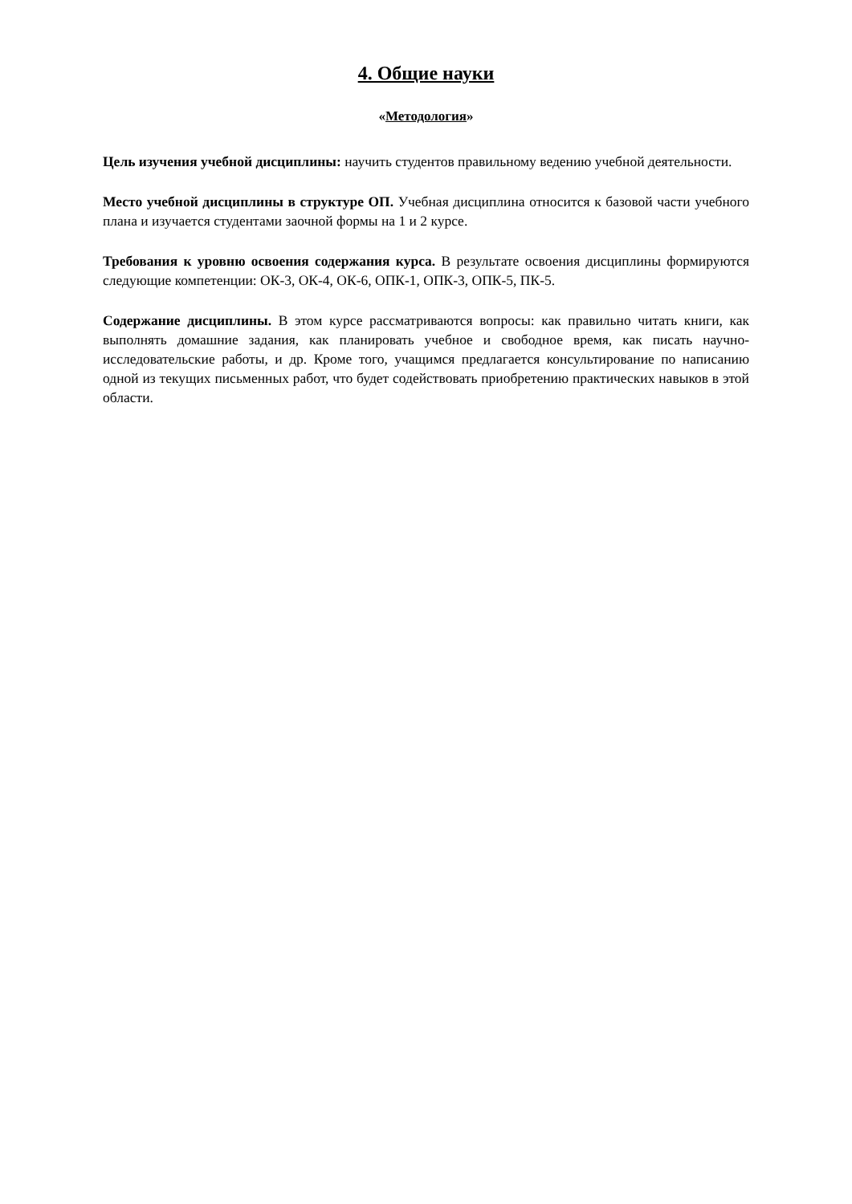4. Общие науки
«Методология»
Цель изучения учебной дисциплины: научить студентов правильному ведению учебной деятельности.
Место учебной дисциплины в структуре ОП. Учебная дисциплина относится к базовой части учебного плана и изучается студентами заочной формы на 1 и 2 курсе.
Требования к уровню освоения содержания курса. В результате освоения дисциплины формируются следующие компетенции: ОК-3, ОК-4, ОК-6, ОПК-1, ОПК-3, ОПК-5, ПК-5.
Содержание дисциплины. В этом курсе рассматриваются вопросы: как правильно читать книги, как выполнять домашние задания, как планировать учебное и свободное время, как писать научно-исследовательские работы, и др. Кроме того, учащимся предлагается консультирование по написанию одной из текущих письменных работ, что будет содействовать приобретению практических навыков в этой области.